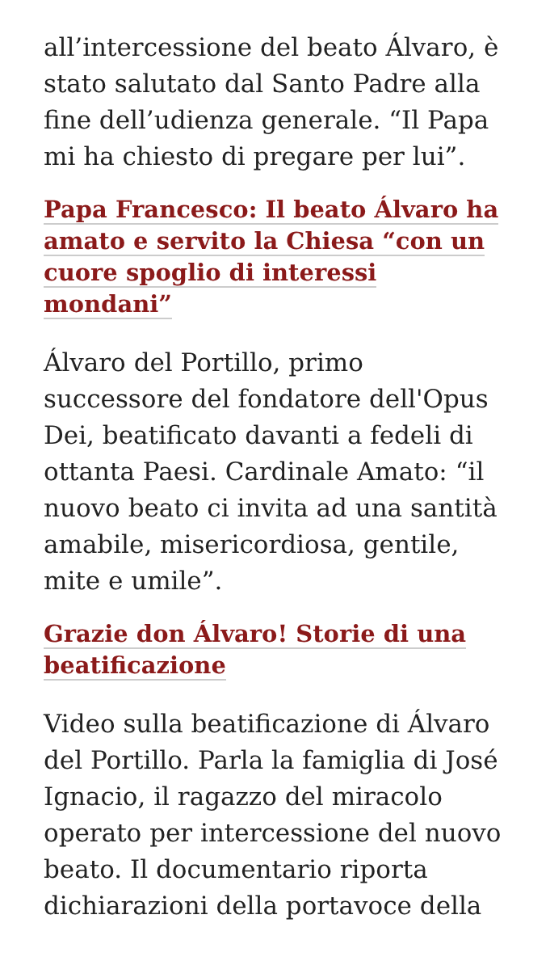all’intercessione del beato Álvaro, è stato salutato dal Santo Padre alla fine dell’udienza generale. “Il Papa mi ha chiesto di pregare per lui”.
Papa Francesco: Il beato Álvaro ha amato e servito la Chiesa “con un cuore spoglio di interessi mondani”
Álvaro del Portillo, primo successore del fondatore dell'Opus Dei, beatificato davanti a fedeli di ottanta Paesi. Cardinale Amato: “il nuovo beato ci invita ad una santità amabile, misericordiosa, gentile, mite e umile”.
Grazie don Álvaro! Storie di una beatificazione
Video sulla beatificazione di Álvaro del Portillo. Parla la famiglia di José Ignacio, il ragazzo del miracolo operato per intercessione del nuovo beato. Il documentario riporta dichiarazioni della portavoce della